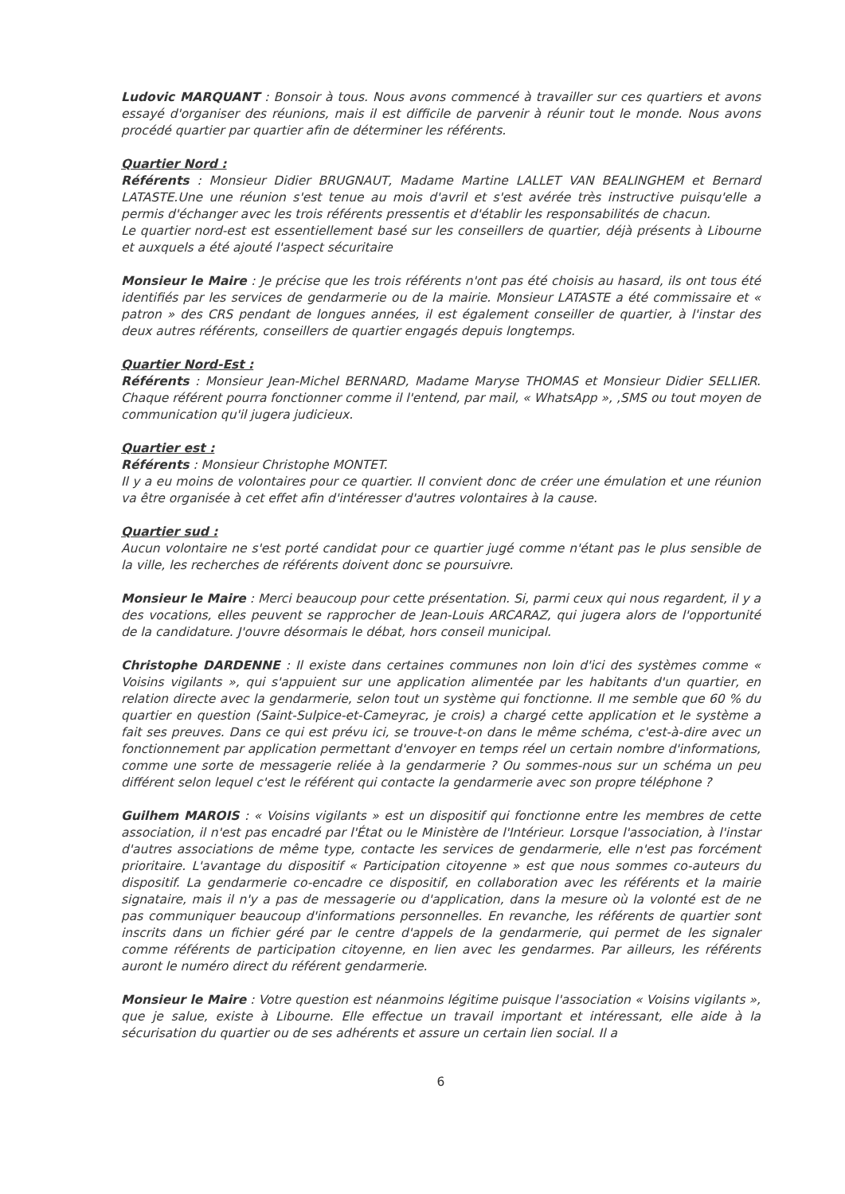Ludovic MARQUANT : Bonsoir à tous. Nous avons commencé à travailler sur ces quartiers et avons essayé d'organiser des réunions, mais il est difficile de parvenir à réunir tout le monde. Nous avons procédé quartier par quartier afin de déterminer les référents.
Quartier Nord :
Référents : Monsieur Didier BRUGNAUT, Madame Martine LALLET VAN BEALINGHEM et Bernard LATASTE.Une une réunion s'est tenue au mois d'avril et s'est avérée très instructive puisqu'elle a permis d'échanger avec les trois référents pressentis et d'établir les responsabilités de chacun.
Le quartier nord-est est essentiellement basé sur les conseillers de quartier, déjà présents à Libourne et auxquels a été ajouté l'aspect sécuritaire
Monsieur le Maire : Je précise que les trois référents n'ont pas été choisis au hasard, ils ont tous été identifiés par les services de gendarmerie ou de la mairie. Monsieur LATASTE a été commissaire et « patron » des CRS pendant de longues années, il est également conseiller de quartier, à l'instar des deux autres référents, conseillers de quartier engagés depuis longtemps.
Quartier Nord-Est :
Référents : Monsieur Jean-Michel BERNARD, Madame Maryse THOMAS et Monsieur Didier SELLIER. Chaque référent pourra fonctionner comme il l'entend, par mail, « WhatsApp », ,SMS ou tout moyen de communication qu'il jugera judicieux.
Quartier est :
Référents : Monsieur Christophe MONTET.
Il y a eu moins de volontaires pour ce quartier. Il convient donc de créer une émulation et une réunion va être organisée à cet effet afin d'intéresser d'autres volontaires à la cause.
Quartier sud :
Aucun volontaire ne s'est porté candidat pour ce quartier jugé comme n'étant pas le plus sensible de la ville, les recherches de référents doivent donc se poursuivre.
Monsieur le Maire : Merci beaucoup pour cette présentation. Si, parmi ceux qui nous regardent, il y a des vocations, elles peuvent se rapprocher de Jean-Louis ARCARAZ, qui jugera alors de l'opportunité de la candidature. J'ouvre désormais le débat, hors conseil municipal.
Christophe DARDENNE : Il existe dans certaines communes non loin d'ici des systèmes comme « Voisins vigilants », qui s'appuient sur une application alimentée par les habitants d'un quartier, en relation directe avec la gendarmerie, selon tout un système qui fonctionne. Il me semble que 60 % du quartier en question (Saint-Sulpice-et-Cameyrac, je crois) a chargé cette application et le système a fait ses preuves. Dans ce qui est prévu ici, se trouve-t-on dans le même schéma, c'est-à-dire avec un fonctionnement par application permettant d'envoyer en temps réel un certain nombre d'informations, comme une sorte de messagerie reliée à la gendarmerie ? Ou sommes-nous sur un schéma un peu différent selon lequel c'est le référent qui contacte la gendarmerie avec son propre téléphone ?
Guilhem MAROIS : « Voisins vigilants » est un dispositif qui fonctionne entre les membres de cette association, il n'est pas encadré par l'État ou le Ministère de l'Intérieur. Lorsque l'association, à l'instar d'autres associations de même type, contacte les services de gendarmerie, elle n'est pas forcément prioritaire. L'avantage du dispositif « Participation citoyenne » est que nous sommes co-auteurs du dispositif. La gendarmerie co-encadre ce dispositif, en collaboration avec les référents et la mairie signataire, mais il n'y a pas de messagerie ou d'application, dans la mesure où la volonté est de ne pas communiquer beaucoup d'informations personnelles. En revanche, les référents de quartier sont inscrits dans un fichier géré par le centre d'appels de la gendarmerie, qui permet de les signaler comme référents de participation citoyenne, en lien avec les gendarmes. Par ailleurs, les référents auront le numéro direct du référent gendarmerie.
Monsieur le Maire : Votre question est néanmoins légitime puisque l'association « Voisins vigilants », que je salue, existe à Libourne. Elle effectue un travail important et intéressant, elle aide à la sécurisation du quartier ou de ses adhérents et assure un certain lien social. Il a
6